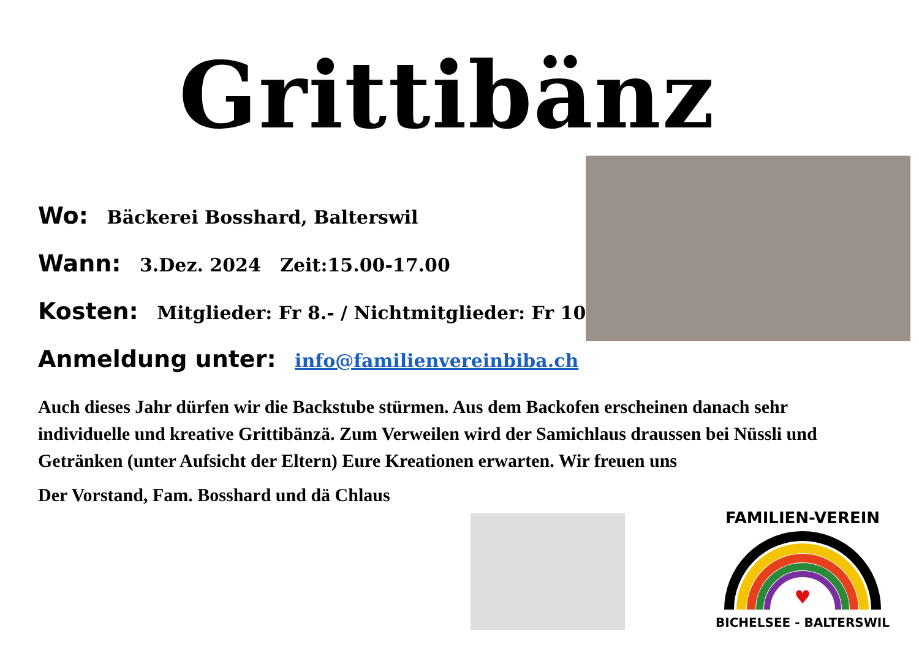Grittibänz
Wo: Bäckerei Bosshard, Balterswil
Wann: 3.Dez. 2024 Zeit:15.00-17.00
Kosten: Mitglieder: Fr 8.- / Nichtmitglieder: Fr 10.-
Anmeldung unter: info@familienvereinbiba.ch
Auch dieses Jahr dürfen wir die Backstube stürmen. Aus dem Backofen erscheinen danach sehr individuelle und kreative Grittibänzä. Zum Verweilen wird der Samichlaus draussen bei Nüssli und Getränken (unter Aufsicht der Eltern) Eure Kreationen erwarten. Wir freuen uns
Der Vorstand, Fam. Bosshard und dä Chlaus
FAMILIEN-VEREIN
♥
BICHELSEE - BALTERSWIL